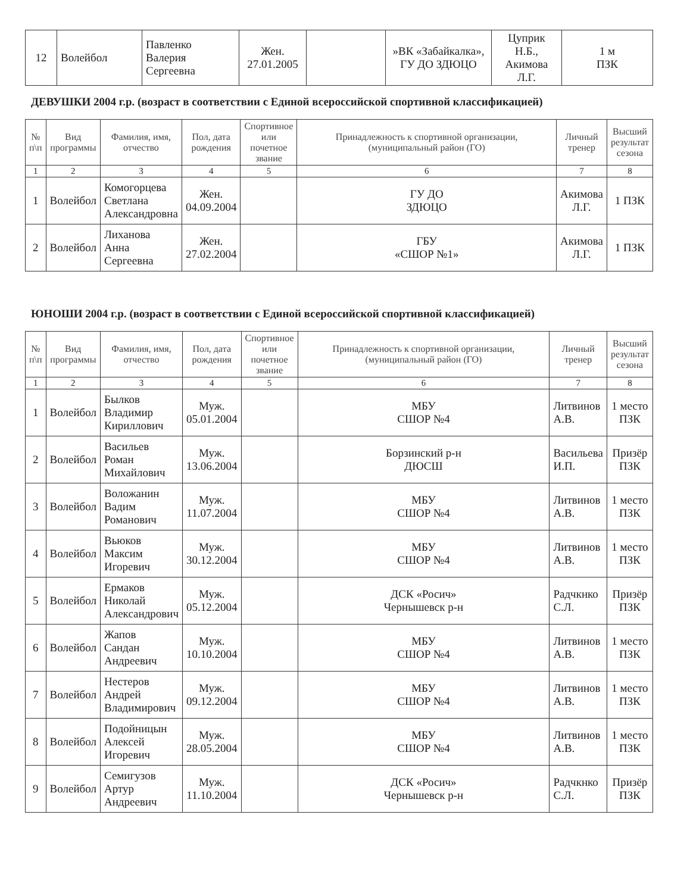| 12 | Волейбол | Павленко Валерия Сергеевна | Жен. 27.01.2005 | | »ВК «Забайкалка», ГУ ДО ЗДЮЦО | Цуприк Н.Б., Акимова Л.Г. | 1 м ПЗК |
ДЕВУШКИ 2004 г.р. (возраст в соответствии с Единой всероссийской спортивной классификацией)
| № п\п | Вид программы | Фамилия, имя, отчество | Пол, дата рождения | Спортивное или почетное звание | Принадлежность к спортивной организации, (муниципальный район (ГО) | Личный тренер | Высший результат сезона |
| --- | --- | --- | --- | --- | --- | --- | --- |
| 1 | 2 | 3 | 4 | 5 | 6 | 7 | 8 |
| 1 | Волейбол | Комогорцева Светлана Александровна | Жен. 04.09.2004 | | ГУ ДО ЗДЮЦО | Акимова Л.Г. | 1 ПЗК |
| 2 | Волейбол | Лиханова Анна Сергеевна | Жен. 27.02.2004 | | ГБУ «СШОР №1» | Акимова Л.Г. | 1 ПЗК |
ЮНОШИ 2004 г.р. (возраст в соответствии с Единой всероссийской спортивной классификацией)
| № п\п | Вид программы | Фамилия, имя, отчество | Пол, дата рождения | Спортивное или почетное звание | Принадлежность к спортивной организации, (муниципальный район (ГО) | Личный тренер | Высший результат сезона |
| --- | --- | --- | --- | --- | --- | --- | --- |
| 1 | 2 | 3 | 4 | 5 | 6 | 7 | 8 |
| 1 | Волейбол | Былков Владимир Кириллович | Муж. 05.01.2004 | | МБУ СШОР №4 | Литвинов А.В. | 1 место ПЗК |
| 2 | Волейбол | Васильев Роман Михайлович | Муж. 13.06.2004 | | Борзинский р-н ДЮСШ | Васильева И.П. | Призёр ПЗК |
| 3 | Волейбол | Воложанин Вадим Романович | Муж. 11.07.2004 | | МБУ СШОР №4 | Литвинов А.В. | 1 место ПЗК |
| 4 | Волейбол | Вьюков Максим Игоревич | Муж. 30.12.2004 | | МБУ СШОР №4 | Литвинов А.В. | 1 место ПЗК |
| 5 | Волейбол | Ермаков Николай Александрович | Муж. 05.12.2004 | | ДСК «Росич» Чернышевск р-н | Радчкнко С.Л. | Призёр ПЗК |
| 6 | Волейбол | Жапов Сандан Андреевич | Муж. 10.10.2004 | | МБУ СШОР №4 | Литвинов А.В. | 1 место ПЗК |
| 7 | Волейбол | Нестеров Андрей Владимирович | Муж. 09.12.2004 | | МБУ СШОР №4 | Литвинов А.В. | 1 место ПЗК |
| 8 | Волейбол | Подойницын Алексей Игоревич | Муж. 28.05.2004 | | МБУ СШОР №4 | Литвинов А.В. | 1 место ПЗК |
| 9 | Волейбол | Семигузов Артур Андреевич | Муж. 11.10.2004 | | ДСК «Росич» Чернышевск р-н | Радчкнко С.Л. | Призёр ПЗК |